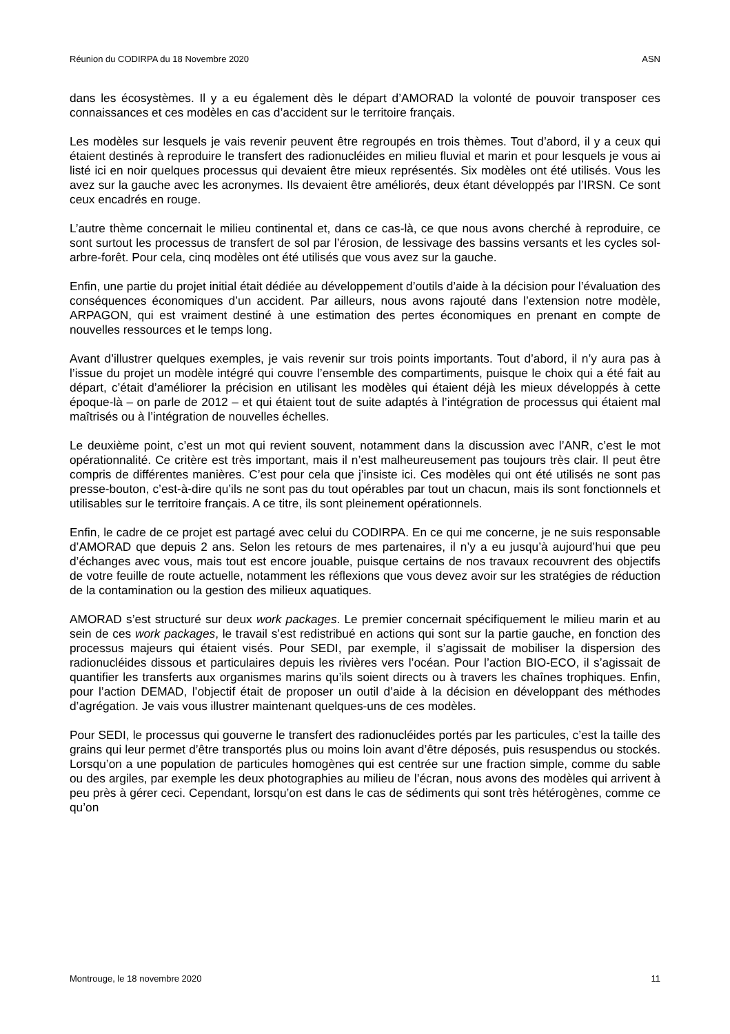Réunion du CODIRPA du 18 Novembre 2020 ASN
dans les écosystèmes. Il y a eu également dès le départ d’AMORAD la volonté de pouvoir transposer ces connaissances et ces modèles en cas d’accident sur le territoire français.
Les modèles sur lesquels je vais revenir peuvent être regroupés en trois thèmes. Tout d’abord, il y a ceux qui étaient destinés à reproduire le transfert des radionucléides en milieu fluvial et marin et pour lesquels je vous ai listé ici en noir quelques processus qui devaient être mieux représentés. Six modèles ont été utilisés. Vous les avez sur la gauche avec les acronymes. Ils devaient être améliorés, deux étant développés par l’IRSN. Ce sont ceux encadrés en rouge.
L’autre thème concernait le milieu continental et, dans ce cas-là, ce que nous avons cherché à reproduire, ce sont surtout les processus de transfert de sol par l’érosion, de lessivage des bassins versants et les cycles sol-arbre-forêt. Pour cela, cinq modèles ont été utilisés que vous avez sur la gauche.
Enfin, une partie du projet initial était dédiée au développement d’outils d’aide à la décision pour l’évaluation des conséquences économiques d’un accident. Par ailleurs, nous avons rajouté dans l’extension notre modèle, ARPAGON, qui est vraiment destiné à une estimation des pertes économiques en prenant en compte de nouvelles ressources et le temps long.
Avant d’illustrer quelques exemples, je vais revenir sur trois points importants. Tout d’abord, il n’y aura pas à l’issue du projet un modèle intégré qui couvre l’ensemble des compartiments, puisque le choix qui a été fait au départ, c’était d’améliorer la précision en utilisant les modèles qui étaient déjà les mieux développés à cette époque-là – on parle de 2012 – et qui étaient tout de suite adaptés à l’intégration de processus qui étaient mal maîtrisés ou à l’intégration de nouvelles échelles.
Le deuxième point, c’est un mot qui revient souvent, notamment dans la discussion avec l’ANR, c’est le mot opérationnalité. Ce critère est très important, mais il n’est malheureusement pas toujours très clair. Il peut être compris de différentes manières. C’est pour cela que j’insiste ici. Ces modèles qui ont été utilisés ne sont pas presse-bouton, c’est-à-dire qu’ils ne sont pas du tout opérables par tout un chacun, mais ils sont fonctionnels et utilisables sur le territoire français. A ce titre, ils sont pleinement opérationnels.
Enfin, le cadre de ce projet est partagé avec celui du CODIRPA. En ce qui me concerne, je ne suis responsable d’AMORAD que depuis 2 ans. Selon les retours de mes partenaires, il n’y a eu jusqu’à aujourd’hui que peu d’échanges avec vous, mais tout est encore jouable, puisque certains de nos travaux recouvrent des objectifs de votre feuille de route actuelle, notamment les réflexions que vous devez avoir sur les stratégies de réduction de la contamination ou la gestion des milieux aquatiques.
AMORAD s’est structuré sur deux work packages. Le premier concernait spécifiquement le milieu marin et au sein de ces work packages, le travail s’est redistribué en actions qui sont sur la partie gauche, en fonction des processus majeurs qui étaient visés. Pour SEDI, par exemple, il s’agissait de mobiliser la dispersion des radionucléides dissous et particulaires depuis les rivières vers l’océan. Pour l’action BIO-ECO, il s’agissait de quantifier les transferts aux organismes marins qu’ils soient directs ou à travers les chaînes trophiques. Enfin, pour l’action DEMAD, l’objectif était de proposer un outil d’aide à la décision en développant des méthodes d’agrégation. Je vais vous illustrer maintenant quelques-uns de ces modèles.
Pour SEDI, le processus qui gouverne le transfert des radionucléides portés par les particules, c’est la taille des grains qui leur permet d’être transportés plus ou moins loin avant d’être déposés, puis resuspendus ou stockés. Lorsqu’on a une population de particules homogènes qui est centrée sur une fraction simple, comme du sable ou des argiles, par exemple les deux photographies au milieu de l’écran, nous avons des modèles qui arrivent à peu près à gérer ceci. Cependant, lorsqu’on est dans le cas de sédiments qui sont très hétérogènes, comme ce qu’on
Montrouge, le 18 novembre 2020 11